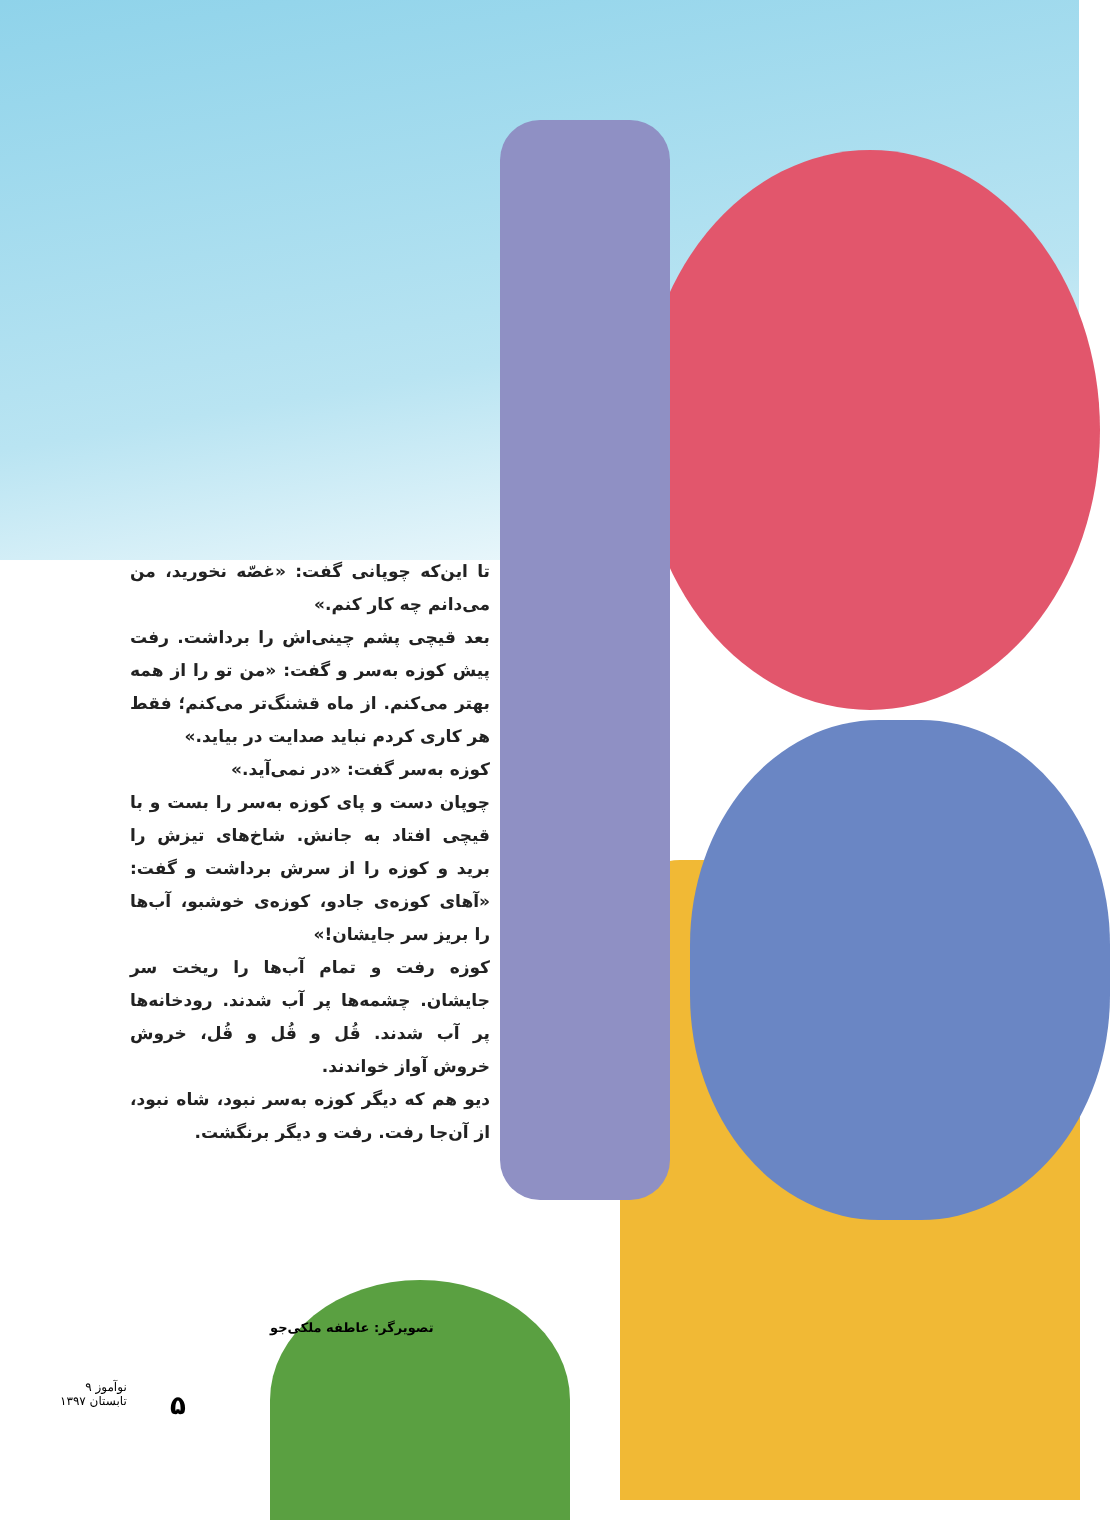تا این‌که چوپانی گفت: «غصّه نخورید، من می‌دانم چه کار کنم.»
بعد قیچی پشم چینی‌اش را برداشت. رفت پیش کوزه به‌سر و گفت: «من تو را از همه بهتر می‌کنم. از ماه قشنگ‌تر می‌کنم؛ فقط هر کاری کردم نباید صدایت در بیاید.»
کوزه به‌سر گفت: «در نمی‌آید.»
چوپان دست و پای کوزه به‌سر را بست و با قیچی افتاد به جانش. شاخ‌های تیزش را برید و کوزه را از سرش برداشت و گفت: «آهای کوزه‌ی جادو، کوزه‌ی خوشبو، آب‌ها را بریز سر جایشان!»
کوزه رفت و تمام آب‌ها را ریخت سر جایشان. چشمه‌ها پر آب شدند. رودخانه‌ها پر آب شدند. قُل و قُل و قُل، خروش خروش آواز خواندند.
دیو هم که دیگر کوزه به‌سر نبود، شاه نبود، از آن‌جا رفت. رفت و دیگر برنگشت.
تصویرگر: عاطفه ملکی‌جو
نوآموز ۹
تابستان ۱۳۹۷
۵